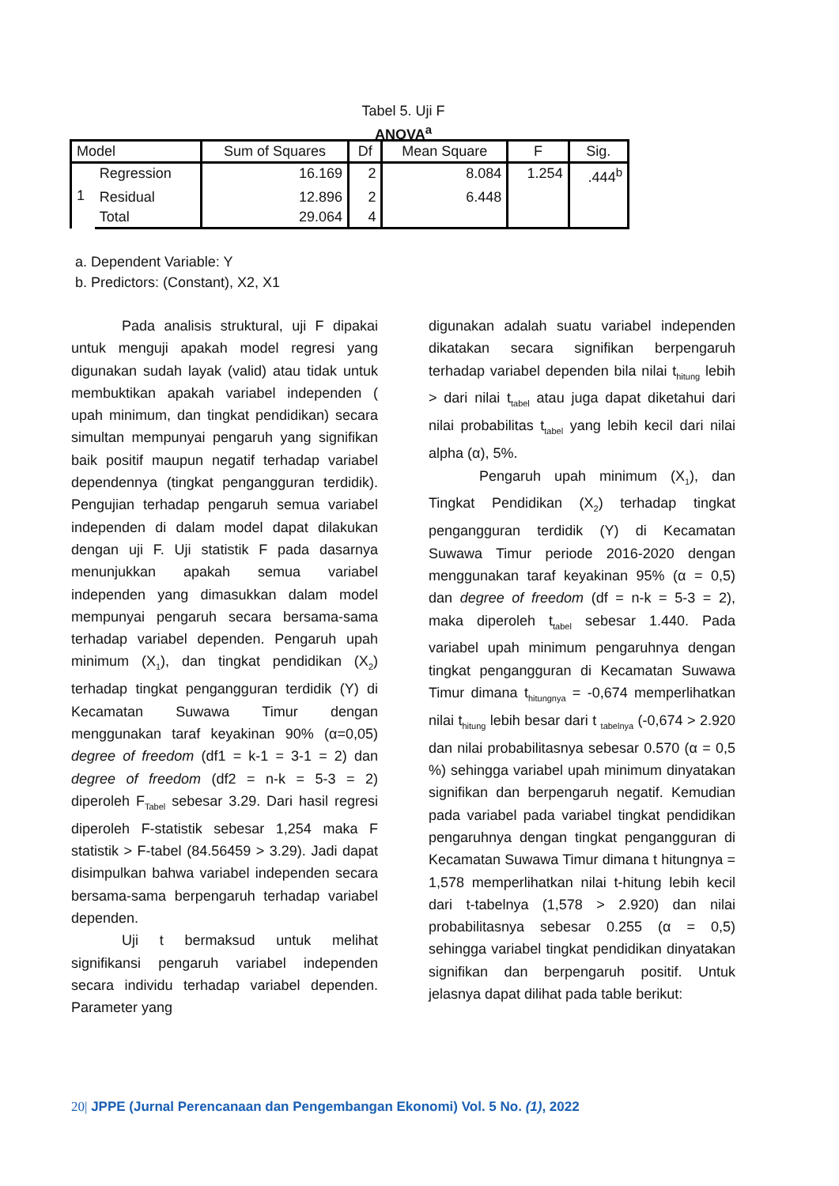Tabel 5. Uji F
ANOVA<sup>a</sup>
| Model | | Sum of Squares | Df | Mean Square | F | Sig. |
| --- | --- | --- | --- | --- | --- | --- |
| 1 | Regression | 16.169 | 2 | 8.084 | 1.254 | .444<sup>b</sup> |
| | Residual | 12.896 | 2 | 6.448 | | |
| | Total | 29.064 | 4 | | | |
a. Dependent Variable: Y
b. Predictors: (Constant), X2, X1
Pada analisis struktural, uji F dipakai untuk menguji apakah model regresi yang digunakan sudah layak (valid) atau tidak untuk membuktikan apakah variabel independen ( upah minimum, dan tingkat pendidikan) secara simultan mempunyai pengaruh yang signifikan baik positif maupun negatif terhadap variabel dependennya (tingkat pengangguran terdidik). Pengujian terhadap pengaruh semua variabel independen di dalam model dapat dilakukan dengan uji F. Uji statistik F pada dasarnya menunjukkan apakah semua variabel independen yang dimasukkan dalam model mempunyai pengaruh secara bersama-sama terhadap variabel dependen. Pengaruh upah minimum (X<sub>1</sub>), dan tingkat pendidikan (X<sub>2</sub>) terhadap tingkat pengangguran terdidik (Y) di Kecamatan Suwawa Timur dengan menggunakan taraf keyakinan 90% (α=0,05) degree of freedom (df1 = k-1 = 3-1 = 2) dan degree of freedom (df2 = n-k = 5-3 = 2) diperoleh F<sub>Tabel</sub> sebesar 3.29. Dari hasil regresi diperoleh F-statistik sebesar 1,254 maka F statistik > F-tabel (84.56459 > 3.29). Jadi dapat disimpulkan bahwa variabel independen secara bersama-sama berpengaruh terhadap variabel dependen.
Uji t bermaksud untuk melihat signifikansi pengaruh variabel independen secara individu terhadap variabel dependen. Parameter yang
digunakan adalah suatu variabel independen dikatakan secara signifikan berpengaruh terhadap variabel dependen bila nilai t<sub>hitung</sub> lebih > dari nilai t<sub>tabel</sub> atau juga dapat diketahui dari nilai probabilitas t<sub>tabel</sub> yang lebih kecil dari nilai alpha (α), 5%.
Pengaruh upah minimum (X<sub>1</sub>), dan Tingkat Pendidikan (X<sub>2</sub>) terhadap tingkat pengangguran terdidik (Y) di Kecamatan Suwawa Timur periode 2016-2020 dengan menggunakan taraf keyakinan 95% (α = 0,5) dan degree of freedom (df = n-k = 5-3 = 2), maka diperoleh t<sub>tabel</sub> sebesar 1.440. Pada variabel upah minimum pengaruhnya dengan tingkat pengangguran di Kecamatan Suwawa Timur dimana t<sub>hitungnya</sub> = -0,674 memperlihatkan nilai t<sub>hitung</sub> lebih besar dari t <sub>tabelnya</sub> (-0,674 > 2.920 dan nilai probabilitasnya sebesar 0.570 (α = 0,5 %) sehingga variabel upah minimum dinyatakan signifikan dan berpengaruh negatif. Kemudian pada variabel pada variabel tingkat pendidikan pengaruhnya dengan tingkat pengangguran di Kecamatan Suwawa Timur dimana t hitungnya = 1,578 memperlihatkan nilai t-hitung lebih kecil dari t-tabelnya (1,578 > 2.920) dan nilai probabilitasnya sebesar 0.255 (α = 0,5) sehingga variabel tingkat pendidikan dinyatakan signifikan dan berpengaruh positif. Untuk jelasnya dapat dilihat pada table berikut:
20| JPPE (Jurnal Perencanaan dan Pengembangan Ekonomi) Vol. 5 No. (1), 2022